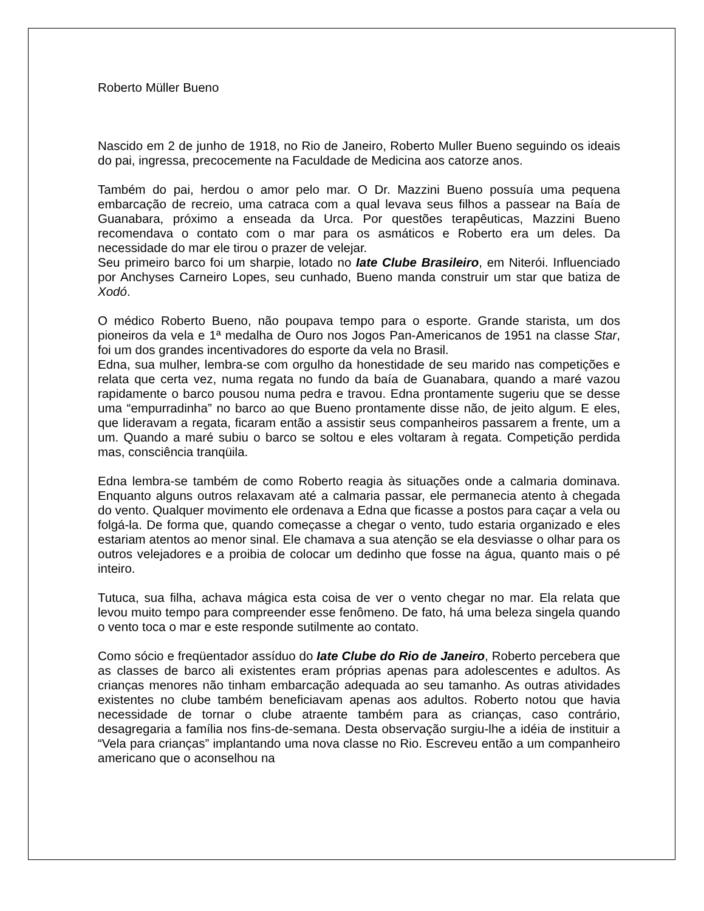Roberto Müller Bueno
Nascido em 2 de junho de 1918, no Rio de Janeiro, Roberto Muller Bueno seguindo os ideais do pai, ingressa, precocemente na Faculdade de Medicina aos catorze anos.
Também do pai, herdou o amor pelo mar. O Dr. Mazzini Bueno possuía uma pequena embarcação de recreio, uma catraca com a qual levava seus filhos a passear na Baía de Guanabara, próximo a enseada da Urca. Por questões terapêuticas, Mazzini Bueno recomendava o contato com o mar para os asmáticos e Roberto era um deles. Da necessidade do mar ele tirou o prazer de velejar.
Seu primeiro barco foi um sharpie, lotado no Iate Clube Brasileiro, em Niterói. Influenciado por Anchyses Carneiro Lopes, seu cunhado, Bueno manda construir um star que batiza de Xodó.
O médico Roberto Bueno, não poupava tempo para o esporte. Grande starista, um dos pioneiros da vela e 1ª medalha de Ouro nos Jogos Pan-Americanos de 1951 na classe Star, foi um dos grandes incentivadores do esporte da vela no Brasil.
Edna, sua mulher, lembra-se com orgulho da honestidade de seu marido nas competições e relata que certa vez, numa regata no fundo da baía de Guanabara, quando a maré vazou rapidamente o barco pousou numa pedra e travou. Edna prontamente sugeriu que se desse uma “empurradinha” no barco ao que Bueno prontamente disse não, de jeito algum. E eles, que lideravam a regata, ficaram então a assistir seus companheiros passarem a frente, um a um. Quando a maré subiu o barco se soltou e eles voltaram à regata. Competição perdida mas, consciência tranqüila.
Edna lembra-se também de como Roberto reagia às situações onde a calmaria dominava. Enquanto alguns outros relaxavam até a calmaria passar, ele permanecia atento à chegada do vento. Qualquer movimento ele ordenava a Edna que ficasse a postos para caçar a vela ou folgá-la. De forma que, quando começasse a chegar o vento, tudo estaria organizado e eles estariam atentos ao menor sinal. Ele chamava a sua atenção se ela desviasse o olhar para os outros velejadores e a proibia de colocar um dedinho que fosse na água, quanto mais o pé inteiro.
Tutuca, sua filha, achava mágica esta coisa de ver o vento chegar no mar. Ela relata que levou muito tempo para compreender esse fenômeno. De fato, há uma beleza singela quando o vento toca o mar e este responde sutilmente ao contato.
Como sócio e freqüentador assíduo do Iate Clube do Rio de Janeiro, Roberto percebera que as classes de barco ali existentes eram próprias apenas para adolescentes e adultos. As crianças menores não tinham embarcação adequada ao seu tamanho. As outras atividades existentes no clube também beneficiavam apenas aos adultos. Roberto notou que havia necessidade de tornar o clube atraente também para as crianças, caso contrário, desagregaria a família nos fins-de-semana. Desta observação surgiu-lhe a idéia de instituir a “Vela para crianças” implantando uma nova classe no Rio. Escreveu então a um companheiro americano que o aconselhou na